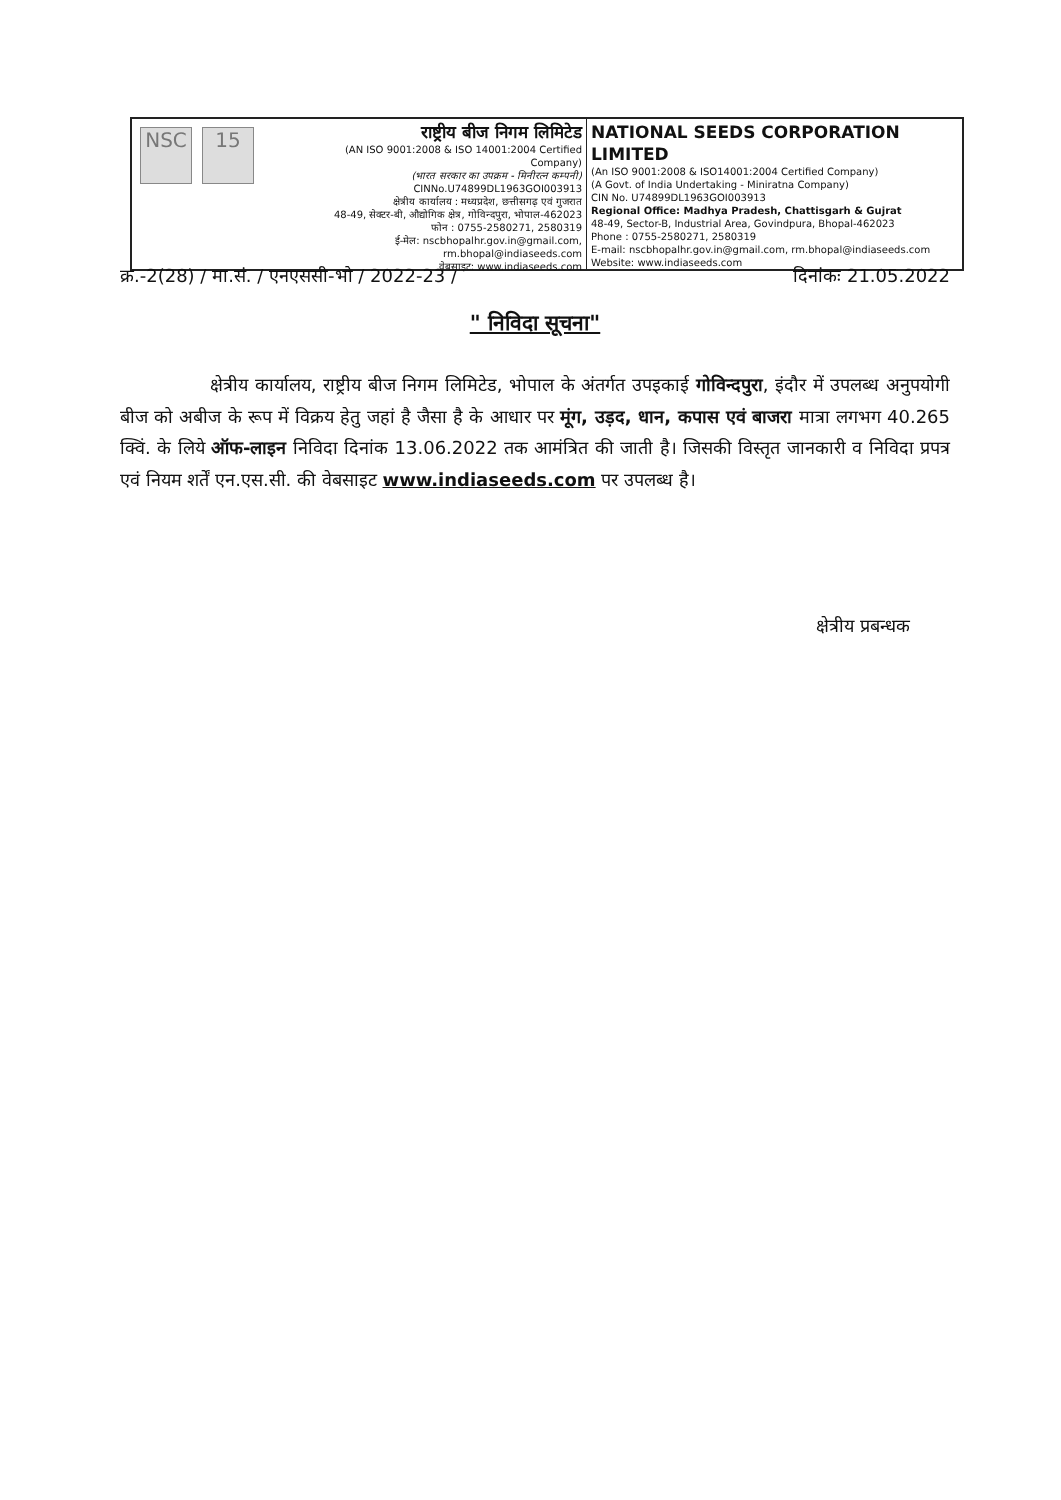NSC 15
राष्ट्रीय बीज निगम लिमिटेड
(AN ISO 9001:2008 & ISO 14001:2004 Certified Company)
(भारत सरकार का उपक्रम - मिनीरत्न कम्पनी)
CINNo.U74899DL1963GOI003913
क्षेत्रीय कार्यालय : मध्यप्रदेश, छत्तीसगढ़ एवं गुजरात
48-49, सेक्टर-बी, औद्योगिक क्षेत्र, गोविन्दपुरा, भोपाल-462023
फोन : 0755-2580271, 2580319
ई-मेल: nscbhopalhr.gov.in@gmail.com, rm.bhopal@indiaseeds.com
वेबसाइट: www.indiaseeds.com
NATIONAL SEEDS CORPORATION LIMITED
(An ISO 9001:2008 & ISO14001:2004 Certified Company)
(A Govt. of India Undertaking - Miniratna Company)
CIN No. U74899DL1963GOI003913
Regional Office: Madhya Pradesh, Chattisgarh & Gujrat
48-49, Sector-B, Industrial Area, Govindpura, Bhopal-462023
Phone : 0755-2580271, 2580319
E-mail: nscbhopalhr.gov.in@gmail.com, rm.bhopal@indiaseeds.com
Website: www.indiaseeds.com
क्र.-2(28) / मा.सं. / एनएससी-भो / 2022-23 / दिनांकः 21.05.2022
" निविदा सूचना"
क्षेत्रीय कार्यालय, राष्ट्रीय बीज निगम लिमिटेड, भोपाल के अंतर्गत उपइकाई गोविन्दपुरा, इंदौर में उपलब्ध अनुपयोगी बीज को अबीज के रूप में विक्रय हेतु जहां है जैसा है के आधार पर मूंग, उड़द, धान, कपास एवं बाजरा मात्रा लगभग 40.265 क्विं. के लिये ऑफ-लाइन निविदा दिनांक 13.06.2022 तक आमंत्रित की जाती है। जिसकी विस्तृत जानकारी व निविदा प्रपत्र एवं नियम शर्तें एन.एस.सी. की वेबसाइट www.indiaseeds.com पर उपलब्ध है।
क्षेत्रीय प्रबन्धक